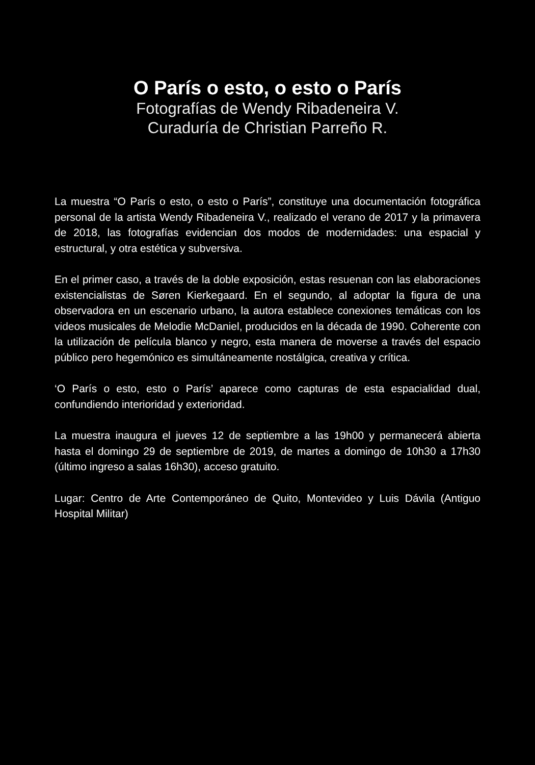O París o esto, o esto o París
Fotografías de Wendy Ribadeneira V.
Curaduría de Christian Parreño R.
La muestra “O París o esto, o esto o París”, constituye una documentación fotográfica personal de la artista Wendy Ribadeneira V., realizado el verano de 2017 y la primavera de 2018, las fotografías evidencian dos modos de modernidades: una espacial y estructural, y otra estética y subversiva.
En el primer caso, a través de la doble exposición, estas resuenan con las elaboraciones existencialistas de Søren Kierkegaard. En el segundo, al adoptar la figura de una observadora en un escenario urbano, la autora establece conexiones temáticas con los videos musicales de Melodie McDaniel, producidos en la década de 1990. Coherente con la utilización de película blanco y negro, esta manera de moverse a través del espacio público pero hegemónico es simultáneamente nostálgica, creativa y crítica.
‘O París o esto, esto o París’ aparece como capturas de esta espacialidad dual, confundiendo interioridad y exterioridad.
La muestra inaugura el jueves 12 de septiembre a las 19h00 y permanecerá abierta hasta el domingo 29 de septiembre de 2019, de martes a domingo de 10h30 a 17h30 (último ingreso a salas 16h30), acceso gratuito.
Lugar: Centro de Arte Contemporáneo de Quito, Montevideo y Luis Dávila (Antiguo Hospital Militar)